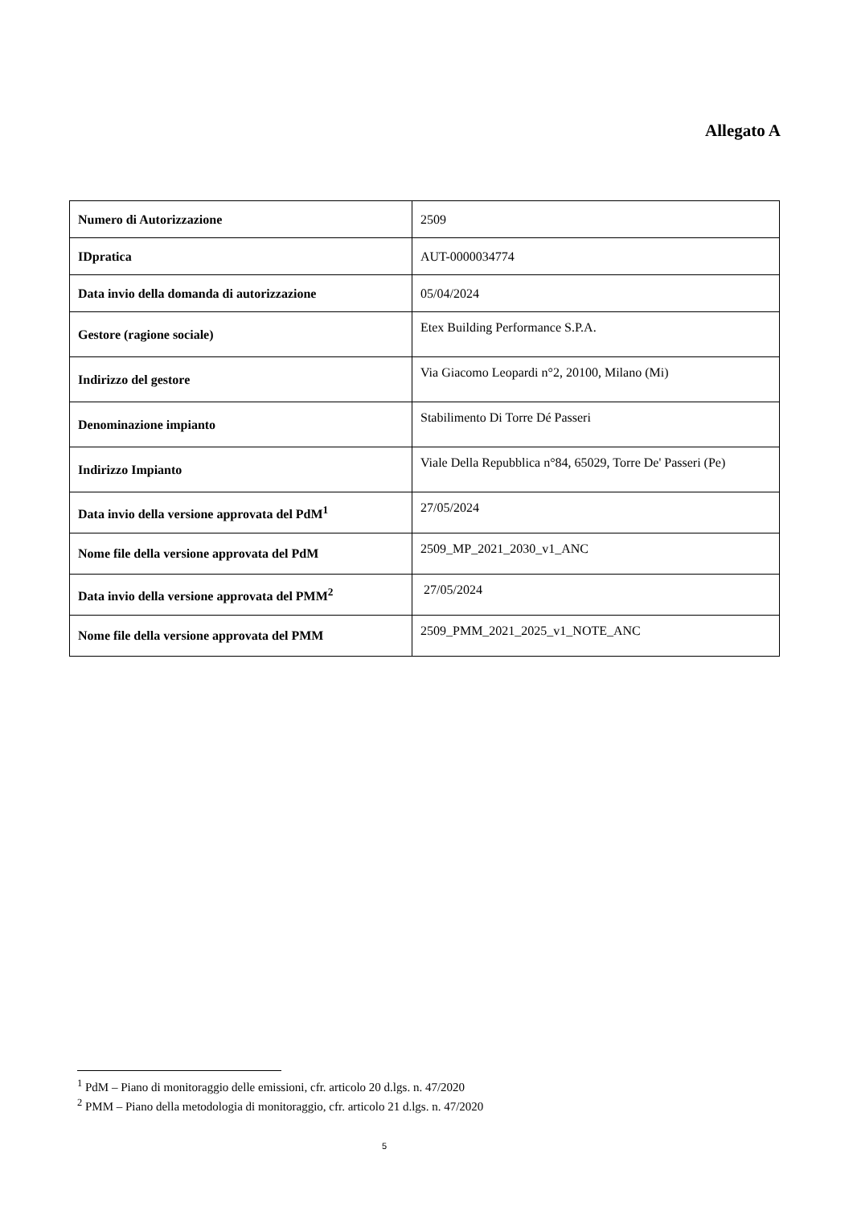Allegato A
| Numero di Autorizzazione | 2509 |
| IDpratica | AUT-0000034774 |
| Data invio della domanda di autorizzazione | 05/04/2024 |
| Gestore (ragione sociale) | Etex Building Performance S.P.A. |
| Indirizzo del gestore | Via Giacomo Leopardi n°2, 20100, Milano (Mi) |
| Denominazione impianto | Stabilimento Di Torre Dé Passeri |
| Indirizzo Impianto | Viale Della Repubblica n°84, 65029, Torre De' Passeri (Pe) |
| Data invio della versione approvata del PdM<sup>1</sup> | 27/05/2024 |
| Nome file della versione approvata del PdM | 2509_MP_2021_2030_v1_ANC |
| Data invio della versione approvata del PMM<sup>2</sup> | 27/05/2024 |
| Nome file della versione approvata del PMM | 2509_PMM_2021_2025_v1_NOTE_ANC |
<sup>1</sup> PdM – Piano di monitoraggio delle emissioni, cfr. articolo 20 d.lgs. n. 47/2020
<sup>2</sup> PMM – Piano della metodologia di monitoraggio, cfr. articolo 21 d.lgs. n. 47/2020
5